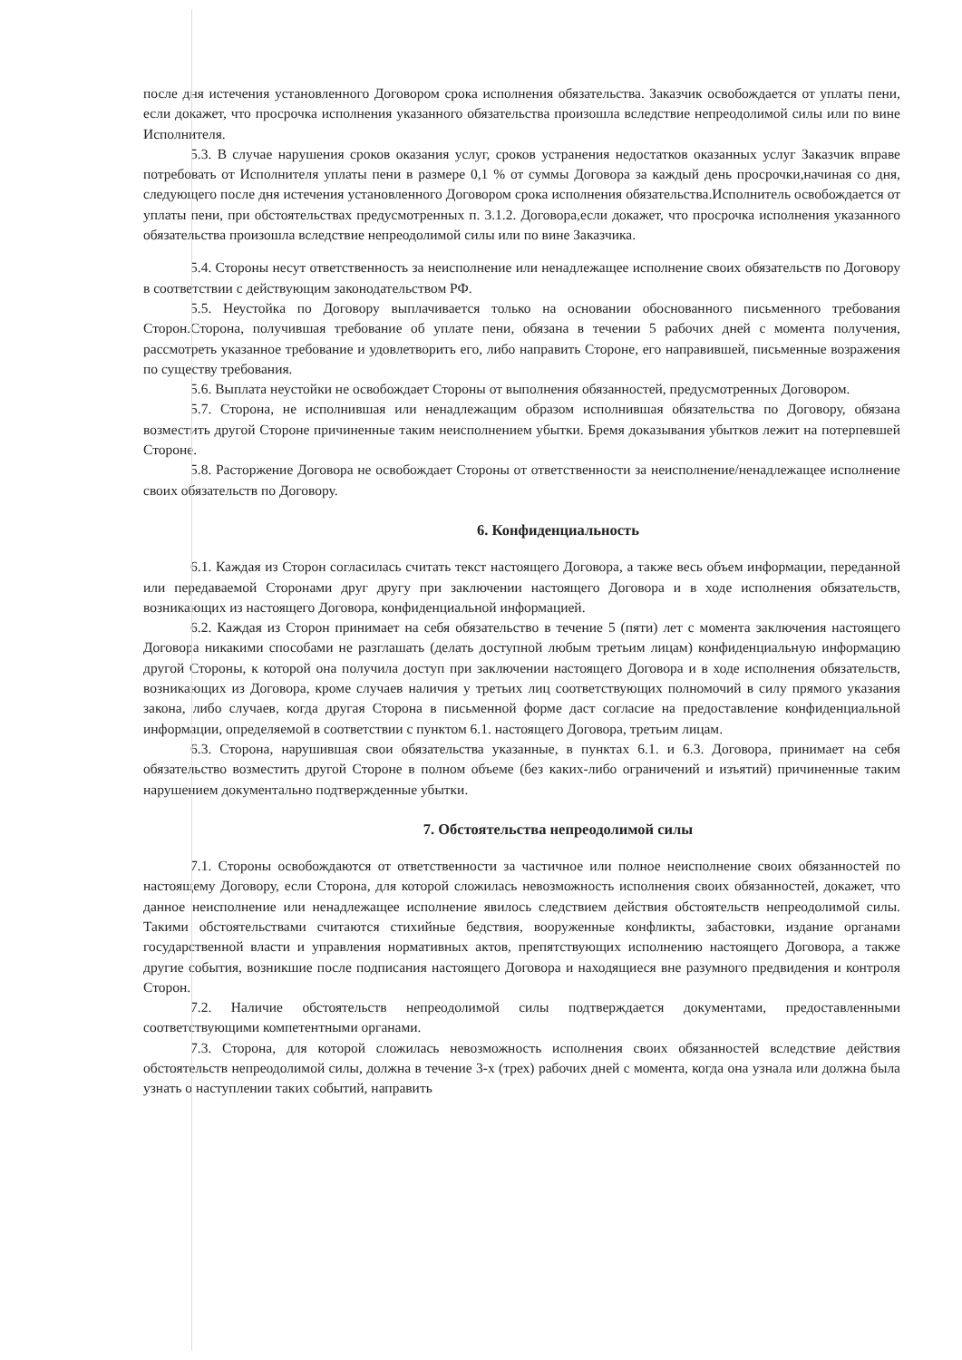после дня истечения установленного Договором срока исполнения обязательства. Заказчик освобождается от уплаты пени, если докажет, что просрочка исполнения указанного обязательства произошла вследствие непреодолимой силы или по вине Исполнителя.
5.3. В случае нарушения сроков оказания услуг, сроков устранения недостатков оказанных услуг Заказчик вправе потребовать от Исполнителя уплаты пени в размере 0,1 % от суммы Договора за каждый день просрочки,начиная со дня, следующего после дня истечения установленного Договором срока исполнения обязательства.Исполнитель освобождается от уплаты пени, при обстоятельствах предусмотренных п. 3.1.2. Договора,если докажет, что просрочка исполнения указанного обязательства произошла вследствие непреодолимой силы или по вине Заказчика.
5.4. Стороны несут ответственность за неисполнение или ненадлежащее исполнение своих обязательств по Договору в соответствии с действующим законодательством РФ.
5.5. Неустойка по Договору выплачивается только на основании обоснованного письменного требования Сторон.Сторона, получившая требование об уплате пени, обязана в течении 5 рабочих дней с момента получения, рассмотреть указанное требование и удовлетворить его, либо направить Стороне, его направившей, письменные возражения по существу требования.
5.6. Выплата неустойки не освобождает Стороны от выполнения обязанностей, предусмотренных Договором.
5.7. Сторона, не исполнившая или ненадлежащим образом исполнившая обязательства по Договору, обязана возместить другой Стороне причиненные таким неисполнением убытки. Бремя доказывания убытков лежит на потерпевшей Стороне.
5.8. Расторжение Договора не освобождает Стороны от ответственности за неисполнение/ненадлежащее исполнение своих обязательств по Договору.
6. Конфиденциальность
6.1. Каждая из Сторон согласилась считать текст настоящего Договора, а также весь объем информации, переданной или передаваемой Сторонами друг другу при заключении настоящего Договора и в ходе исполнения обязательств, возникающих из настоящего Договора, конфиденциальной информацией.
6.2. Каждая из Сторон принимает на себя обязательство в течение 5 (пяти) лет с момента заключения настоящего Договора никакими способами не разглашать (делать доступной любым третьим лицам) конфиденциальную информацию другой Стороны, к которой она получила доступ при заключении настоящего Договора и в ходе исполнения обязательств, возникающих из Договора, кроме случаев наличия у третьих лиц соответствующих полномочий в силу прямого указания закона, либо случаев, когда другая Сторона в письменной форме даст согласие на предоставление конфиденциальной информации, определяемой в соответствии с пунктом 6.1. настоящего Договора, третьим лицам.
6.3. Сторона, нарушившая свои обязательства указанные, в пунктах 6.1. и 6.3. Договора, принимает на себя обязательство возместить другой Стороне в полном объеме (без каких-либо ограничений и изъятий) причиненные таким нарушением документально подтвержденные убытки.
7. Обстоятельства непреодолимой силы
7.1. Стороны освобождаются от ответственности за частичное или полное неисполнение своих обязанностей по настоящему Договору, если Сторона, для которой сложилась невозможность исполнения своих обязанностей, докажет, что данное неисполнение или ненадлежащее исполнение явилось следствием действия обстоятельств непреодолимой силы. Такими обстоятельствами считаются стихийные бедствия, вооруженные конфликты, забастовки, издание органами государственной власти и управления нормативных актов, препятствующих исполнению настоящего Договора, а также другие события, возникшие после подписания настоящего Договора и находящиеся вне разумного предвидения и контроля Сторон.
7.2. Наличие обстоятельств непреодолимой силы подтверждается документами, предоставленными соответствующими компетентными органами.
7.3. Сторона, для которой сложилась невозможность исполнения своих обязанностей вследствие действия обстоятельств непреодолимой силы, должна в течение 3-х (трех) рабочих дней с момента, когда она узнала или должна была узнать о наступлении таких событий, направить